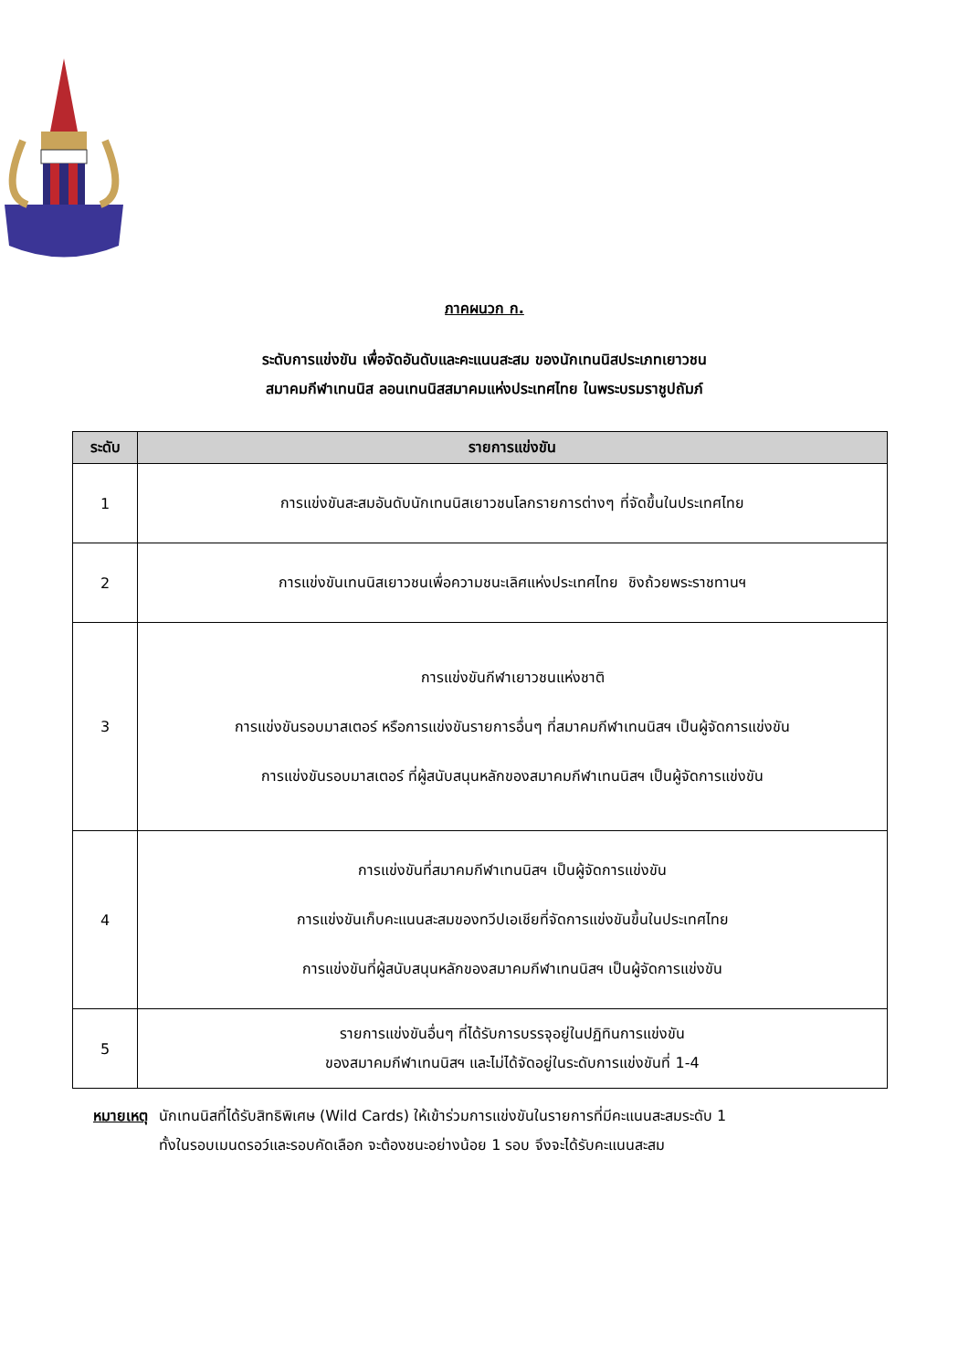ภาคผนวก ก.
ระดับการแข่งขัน เพื่อจัดอันดับและคะแนนสะสม ของนักเทนนิสประเภทเยาวชน
สมาคมกีฬาเทนนิส ลอนเทนนิสสมาคมแห่งประเทศไทย ในพระบรมราชูปถัมภ์
| ระดับ | รายการแข่งขัน |
| --- | --- |
| 1 | การแข่งขันสะสมอันดับนักเทนนิสเยาวชนโลกรายการต่างๆ ที่จัดขึ้นในประเทศไทย |
| 2 | การแข่งขันเทนนิสเยาวชนเพื่อความชนะเลิศแห่งประเทศไทย ชิงถ้วยพระราชทานฯ |
| 3 | การแข่งขันกีฬาเยาวชนแห่งชาติ การแข่งขันรอบมาสเตอร์ หรือการแข่งขันรายการอื่นๆ ที่สมาคมกีฬาเทนนิสฯ เป็นผู้จัดการแข่งขัน การแข่งขันรอบมาสเตอร์ ที่ผู้สนับสนุนหลักของสมาคมกีฬาเทนนิสฯ เป็นผู้จัดการแข่งขัน |
| 4 | การแข่งขันที่สมาคมกีฬาเทนนิสฯ เป็นผู้จัดการแข่งขัน การแข่งขันเก็บคะแนนสะสมของทวีปเอเชียที่จัดการแข่งขันขึ้นในประเทศไทย การแข่งขันที่ผู้สนับสนุนหลักของสมาคมกีฬาเทนนิสฯ เป็นผู้จัดการแข่งขัน |
| 5 | รายการแข่งขันอื่นๆ ที่ได้รับการบรรจุอยู่ในปฏิทินการแข่งขัน ของสมาคมกีฬาเทนนิสฯ และไม่ได้จัดอยู่ในระดับการแข่งขันที่ 1-4 |
หมายเหตุ นักเทนนิสที่ได้รับสิทธิพิเศษ (Wild Cards) ให้เข้าร่วมการแข่งขันในรายการที่มีคะแนนสะสมระดับ 1
ทั้งในรอบเมนดรอว์และรอบคัดเลือก จะต้องชนะอย่างน้อย 1 รอบ จึงจะได้รับคะแนนสะสม